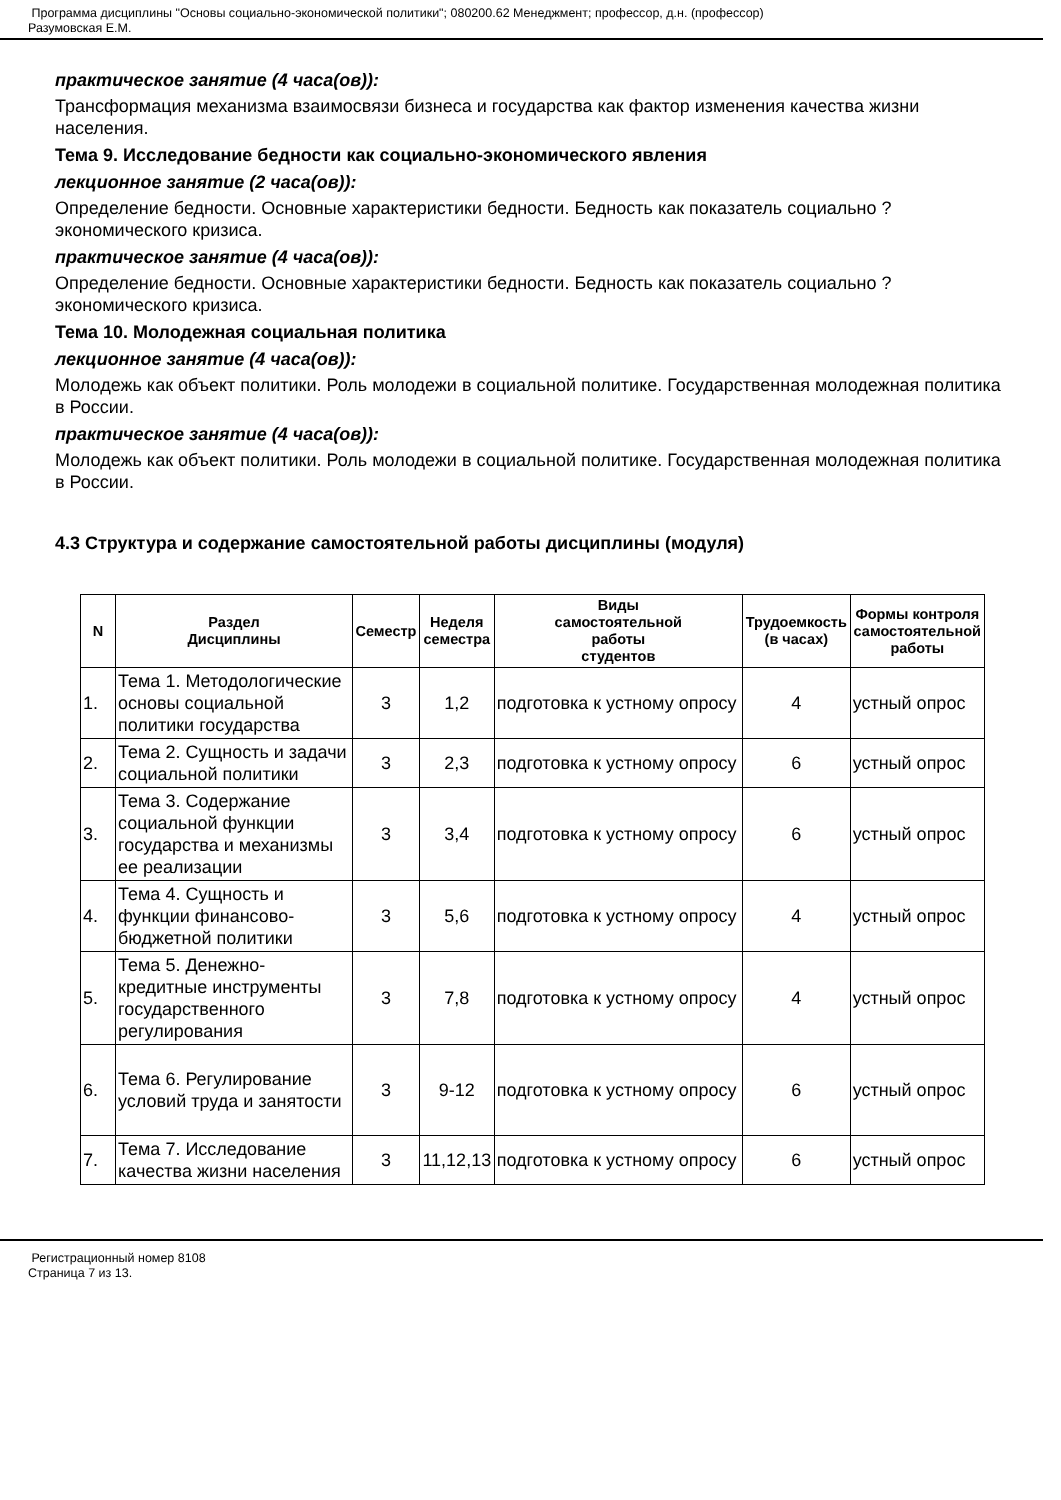Программа дисциплины "Основы социально-экономической политики"; 080200.62 Менеджмент; профессор, д.н. (профессор)
Разумовская Е.М.
практическое занятие (4 часа(ов)):
Трансформация механизма взаимосвязи бизнеса и государства как фактор изменения качества жизни населения.
Тема 9. Исследование бедности как социально-экономического явления
лекционное занятие (2 часа(ов)):
Определение бедности. Основные характеристики бедности. Бедность как показатель социально ? экономического кризиса.
практическое занятие (4 часа(ов)):
Определение бедности. Основные характеристики бедности. Бедность как показатель социально ? экономического кризиса.
Тема 10. Молодежная социальная политика
лекционное занятие (4 часа(ов)):
Молодежь как объект политики. Роль молодежи в социальной политике. Государственная молодежная политика в России.
практическое занятие (4 часа(ов)):
Молодежь как объект политики. Роль молодежи в социальной политике. Государственная молодежная политика в России.
4.3 Структура и содержание самостоятельной работы дисциплины (модуля)
| N | Раздел Дисциплины | Семестр | Неделя семестра | Виды самостоятельной работы студентов | Трудоемкость (в часах) | Формы контроля самостоятельной работы |
| --- | --- | --- | --- | --- | --- | --- |
| 1. | Тема 1. Методологические основы социальной политики государства | 3 | 1,2 | подготовка к устному опросу | 4 | устный опрос |
| 2. | Тема 2. Сущность и задачи социальной политики | 3 | 2,3 | подготовка к устному опросу | 6 | устный опрос |
| 3. | Тема 3. Содержание социальной функции государства и механизмы ее реализации | 3 | 3,4 | подготовка к устному опросу | 6 | устный опрос |
| 4. | Тема 4. Сущность и функции финансово-бюджетной политики | 3 | 5,6 | подготовка к устному опросу | 4 | устный опрос |
| 5. | Тема 5. Денежно-кредитные инструменты государственного регулирования | 3 | 7,8 | подготовка к устному опросу | 4 | устный опрос |
| 6. | Тема 6. Регулирование условий труда и занятости | 3 | 9-12 | подготовка к устному опросу | 6 | устный опрос |
| 7. | Тема 7. Исследование качества жизни населения | 3 | 11,12,13 | подготовка к устному опросу | 6 | устный опрос |
Регистрационный номер 8108
Страница 7 из 13.